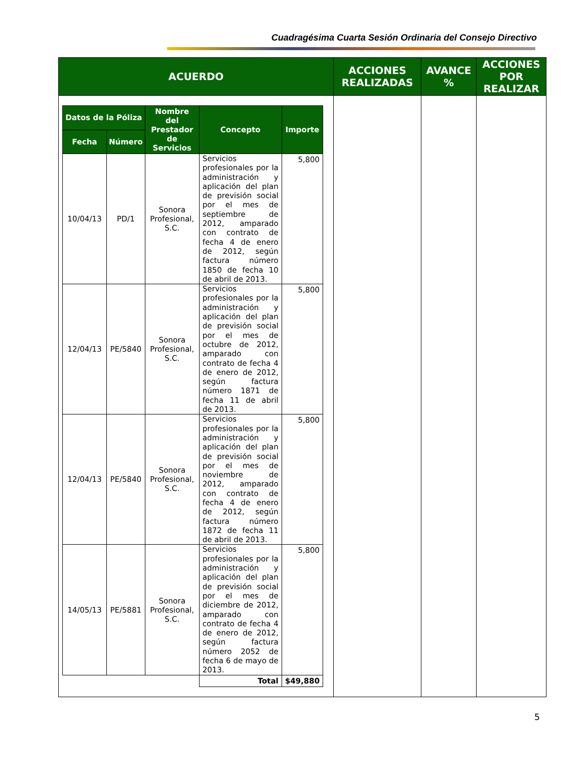Cuadragésima Cuarta Sesión Ordinaria del Consejo Directivo
| ACUERDO | ACCIONES REALIZADAS | AVANCE % | ACCIONES POR REALIZAR |
| --- | --- | --- | --- |
| / Datos de la Póliza / / Nombre del Prestador de Servicios / Concepto / Importe / / --- / --- / --- / --- / --- / / Fecha / Número / / / / / 10/04/13 / PD/1 / Sonora Profesional, S.C. / Servicios profesionales por la administración y aplicación del plan de previsión social por el mes de septiembre de 2012, amparado con contrato de fecha 4 de enero de 2012, según factura número 1850 de fecha 10 de abril de 2013. / 5,800 / / 12/04/13 / PE/5840 / Sonora Profesional, S.C. / Servicios profesionales por la administración y aplicación del plan de previsión social por el mes de octubre de 2012, amparado con contrato de fecha 4 de enero de 2012, según factura número 1871 de fecha 11 de abril de 2013. / 5,800 / / 12/04/13 / PE/5840 / Sonora Profesional, S.C. / Servicios profesionales por la administración y aplicación del plan de previsión social por el mes de noviembre de 2012, amparado con contrato de fecha 4 de enero de 2012, según factura número 1872 de fecha 11 de abril de 2013. / 5,800 / / 14/05/13 / PE/5881 / Sonora Profesional, S.C. / Servicios profesionales por la administración y aplicación del plan de previsión social por el mes de diciembre de 2012, amparado con contrato de fecha 4 de enero de 2012, según factura número 2052 de fecha 6 de mayo de 2013. / 5,800 / / / / / Total / $49,880 / | | | |
5